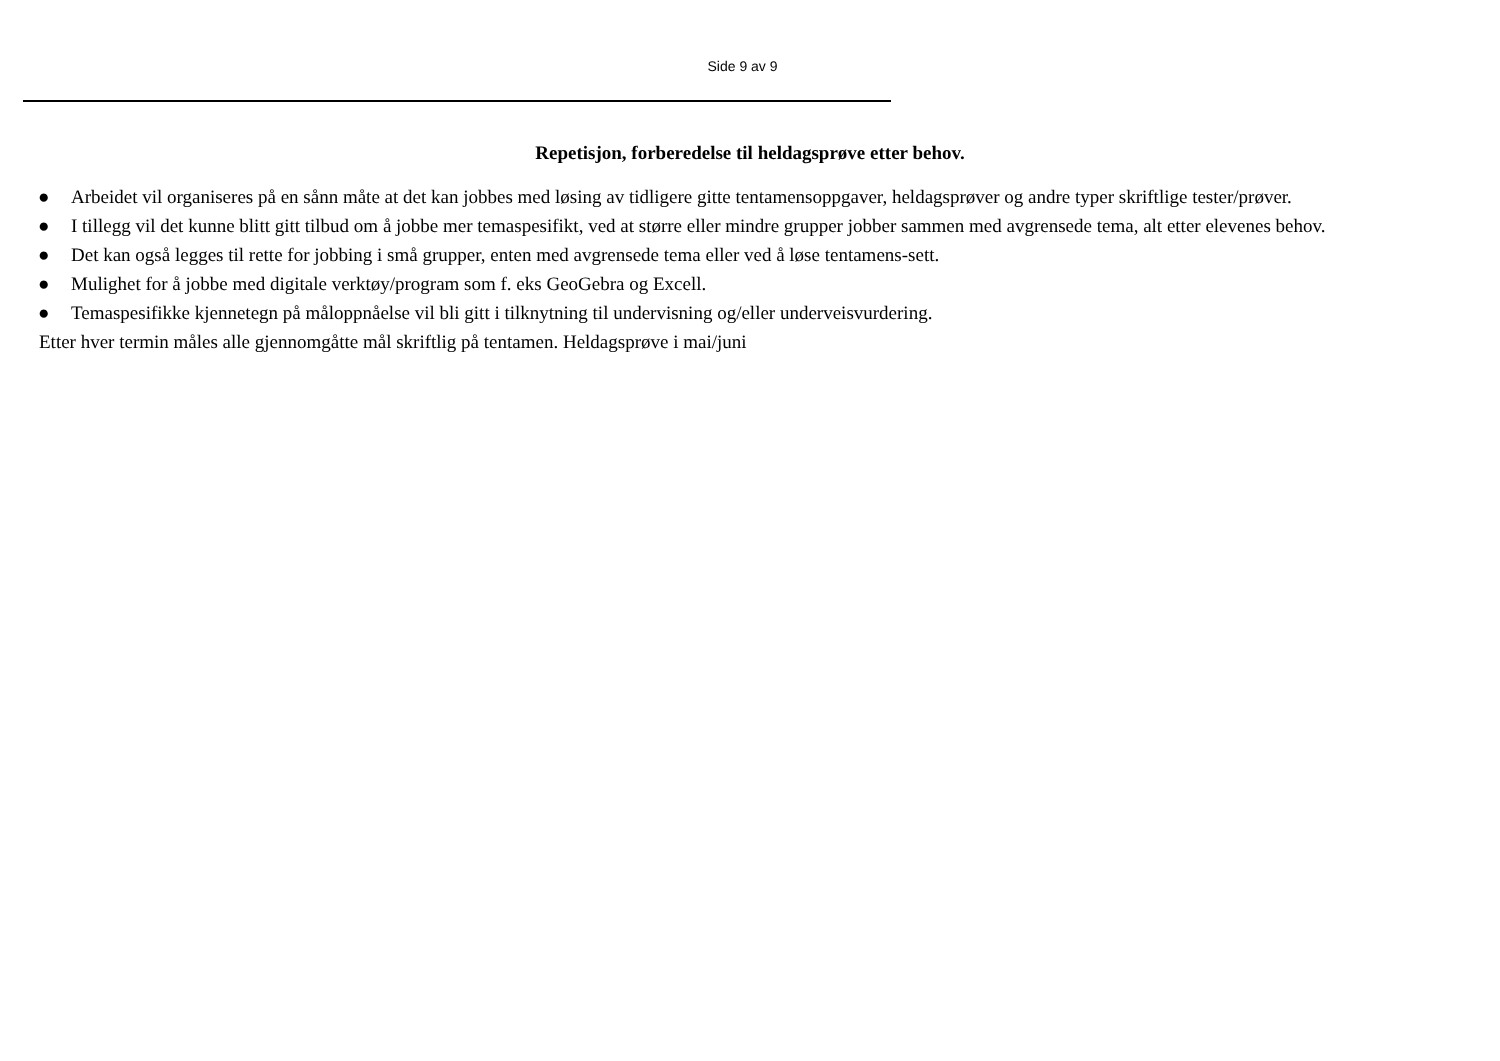Side 9 av 9
Repetisjon, forberedelse til heldagsprøve etter behov.
● Arbeidet vil organiseres på en sånn måte at det kan jobbes med løsing av tidligere gitte tentamensoppgaver, heldagsprøver og andre typer skriftlige tester/prøver.
● I tillegg vil det kunne blitt gitt tilbud om å jobbe mer temaspesifikt, ved at større eller mindre grupper jobber sammen med avgrensede tema, alt etter elevenes behov.
● Det kan også legges til rette for jobbing i små grupper, enten med avgrensede tema eller ved å løse tentamens-sett.
● Mulighet for å jobbe med digitale verktøy/program som f. eks GeoGebra og Excell.
● Temaspesifikke kjennetegn på måloppnåelse vil bli gitt i tilknytning til undervisning og/eller underveisvurdering.
Etter hver termin måles alle gjennomgåtte mål skriftlig på tentamen. Heldagsprøve i mai/juni